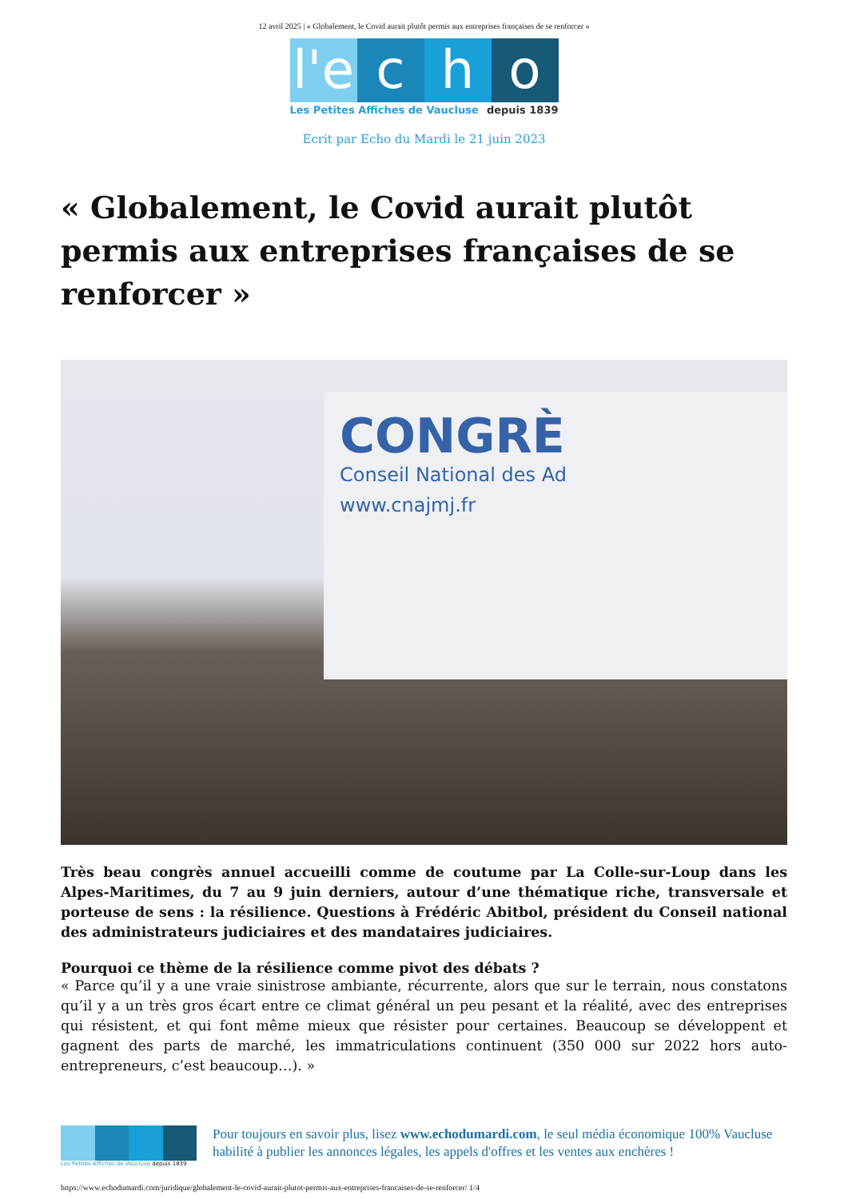12 avril 2025 | « Globalement, le Covid aurait plutôt permis aux entreprises françaises de se renforcer »
l'e
c h o
Les Petites Affiches de Vaucluse depuis 1839
Ecrit par Echo du Mardi le 21 juin 2023
« Globalement, le Covid aurait plutôt permis aux entreprises françaises de se renforcer »
CONGRÈ
Conseil National des Ad
www.cnajmj.fr
Très beau congrès annuel accueilli comme de coutume par La Colle-sur-Loup dans les Alpes-Maritimes, du 7 au 9 juin derniers, autour d’une thématique riche, transversale et porteuse de sens : la résilience. Questions à Frédéric Abitbol, président du Conseil national des administrateurs judiciaires et des mandataires judiciaires.
Pourquoi ce thème de la résilience comme pivot des débats ?
« Parce qu’il y a une vraie sinistrose ambiante, récurrente, alors que sur le terrain, nous constatons qu’il y a un très gros écart entre ce climat général un peu pesant et la réalité, avec des entreprises qui résistent, et qui font même mieux que résister pour certaines. Beaucoup se développent et gagnent des parts de marché, les immatriculations continuent (350 000 sur 2022 hors auto-entrepreneurs, c’est beaucoup…). »
Les Petites Affiches de Vaucluse depuis 1839
Pour toujours en savoir plus, lisez www.echodumardi.com, le seul média économique 100% Vaucluse habilité à publier les annonces légales, les appels d'offres et les ventes aux enchères !
https://www.echodumardi.com/juridique/globalement-le-covid-aurait-plutot-permis-aux-entreprises-francaises-de-se-renforcer/ 1/4